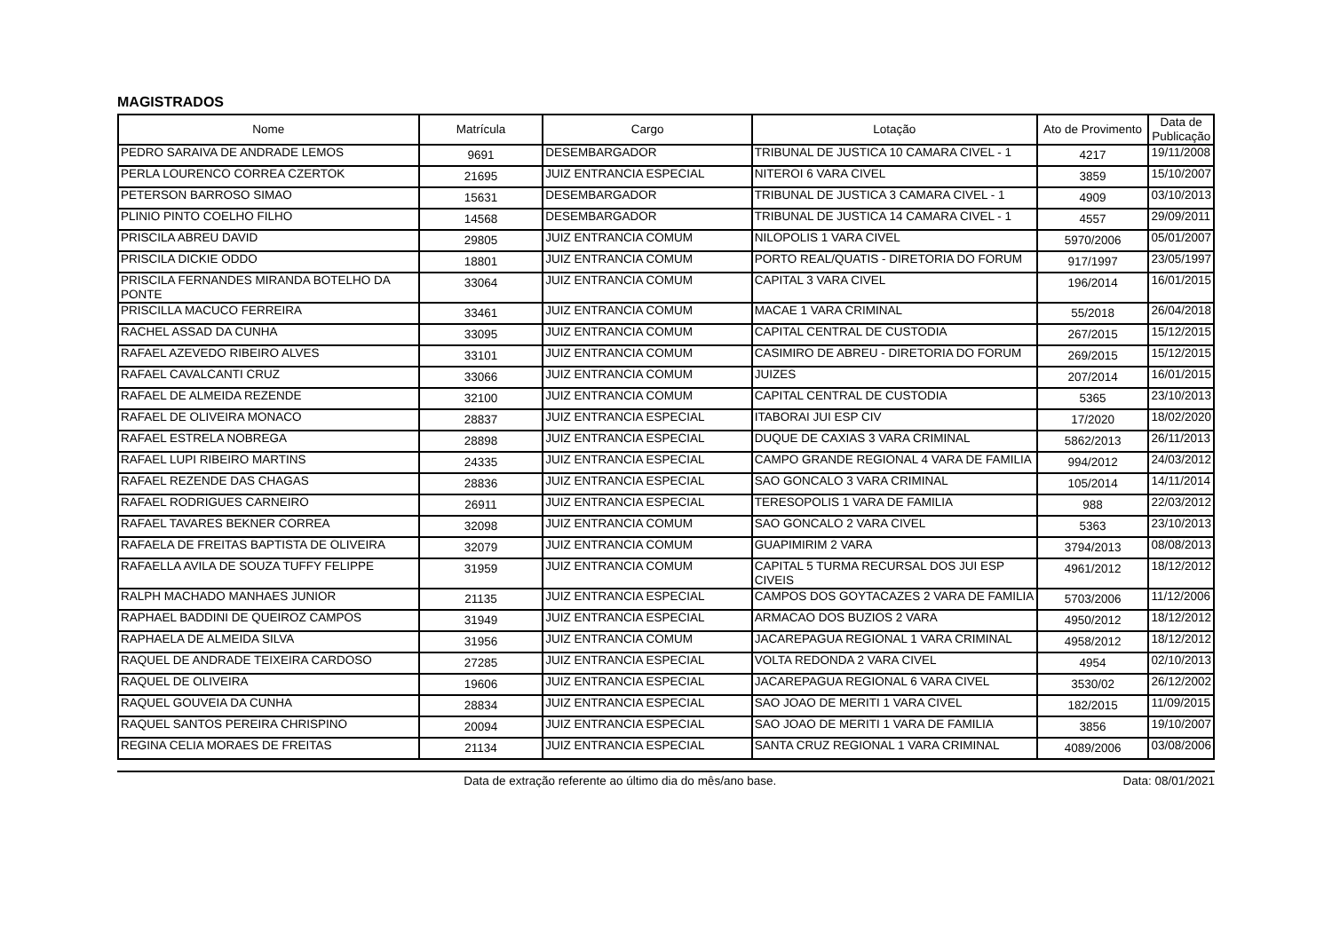MAGISTRADOS
| Nome | Matrícula | Cargo | Lotação | Ato de Provimento | Data de Publicação |
| --- | --- | --- | --- | --- | --- |
| PEDRO SARAIVA DE ANDRADE LEMOS | 9691 | DESEMBARGADOR | TRIBUNAL DE JUSTICA 10 CAMARA CIVEL - 1 | 4217 | 19/11/2008 |
| PERLA LOURENCO CORREA CZERTOK | 21695 | JUIZ ENTRANCIA ESPECIAL | NITEROI 6 VARA CIVEL | 3859 | 15/10/2007 |
| PETERSON BARROSO SIMAO | 15631 | DESEMBARGADOR | TRIBUNAL DE JUSTICA 3 CAMARA CIVEL - 1 | 4909 | 03/10/2013 |
| PLINIO PINTO COELHO FILHO | 14568 | DESEMBARGADOR | TRIBUNAL DE JUSTICA 14 CAMARA CIVEL - 1 | 4557 | 29/09/2011 |
| PRISCILA ABREU DAVID | 29805 | JUIZ ENTRANCIA COMUM | NILOPOLIS 1 VARA CIVEL | 5970/2006 | 05/01/2007 |
| PRISCILA DICKIE ODDO | 18801 | JUIZ ENTRANCIA COMUM | PORTO REAL/QUATIS - DIRETORIA DO FORUM | 917/1997 | 23/05/1997 |
| PRISCILA FERNANDES MIRANDA BOTELHO DA PONTE | 33064 | JUIZ ENTRANCIA COMUM | CAPITAL 3 VARA CIVEL | 196/2014 | 16/01/2015 |
| PRISCILLA MACUCO FERREIRA | 33461 | JUIZ ENTRANCIA COMUM | MACAE 1 VARA CRIMINAL | 55/2018 | 26/04/2018 |
| RACHEL ASSAD DA CUNHA | 33095 | JUIZ ENTRANCIA COMUM | CAPITAL CENTRAL DE CUSTODIA | 267/2015 | 15/12/2015 |
| RAFAEL AZEVEDO RIBEIRO ALVES | 33101 | JUIZ ENTRANCIA COMUM | CASIMIRO DE ABREU - DIRETORIA DO FORUM | 269/2015 | 15/12/2015 |
| RAFAEL CAVALCANTI CRUZ | 33066 | JUIZ ENTRANCIA COMUM | JUIZES | 207/2014 | 16/01/2015 |
| RAFAEL DE ALMEIDA REZENDE | 32100 | JUIZ ENTRANCIA COMUM | CAPITAL CENTRAL DE CUSTODIA | 5365 | 23/10/2013 |
| RAFAEL DE OLIVEIRA MONACO | 28837 | JUIZ ENTRANCIA ESPECIAL | ITABORAI JUI ESP CIV | 17/2020 | 18/02/2020 |
| RAFAEL ESTRELA NOBREGA | 28898 | JUIZ ENTRANCIA ESPECIAL | DUQUE DE CAXIAS 3 VARA CRIMINAL | 5862/2013 | 26/11/2013 |
| RAFAEL LUPI RIBEIRO MARTINS | 24335 | JUIZ ENTRANCIA ESPECIAL | CAMPO GRANDE REGIONAL 4 VARA DE FAMILIA | 994/2012 | 24/03/2012 |
| RAFAEL REZENDE DAS CHAGAS | 28836 | JUIZ ENTRANCIA ESPECIAL | SAO GONCALO 3 VARA CRIMINAL | 105/2014 | 14/11/2014 |
| RAFAEL RODRIGUES CARNEIRO | 26911 | JUIZ ENTRANCIA ESPECIAL | TERESOPOLIS 1 VARA DE FAMILIA | 988 | 22/03/2012 |
| RAFAEL TAVARES BEKNER CORREA | 32098 | JUIZ ENTRANCIA COMUM | SAO GONCALO 2 VARA CIVEL | 5363 | 23/10/2013 |
| RAFAELA DE FREITAS BAPTISTA DE OLIVEIRA | 32079 | JUIZ ENTRANCIA COMUM | GUAPIMIRIM 2 VARA | 3794/2013 | 08/08/2013 |
| RAFAELLA AVILA DE SOUZA TUFFY FELIPPE | 31959 | JUIZ ENTRANCIA COMUM | CAPITAL 5 TURMA RECURSAL DOS JUI ESP CIVEIS | 4961/2012 | 18/12/2012 |
| RALPH MACHADO MANHAES JUNIOR | 21135 | JUIZ ENTRANCIA ESPECIAL | CAMPOS DOS GOYTACAZES 2 VARA DE FAMILIA | 5703/2006 | 11/12/2006 |
| RAPHAEL BADDINI DE QUEIROZ CAMPOS | 31949 | JUIZ ENTRANCIA ESPECIAL | ARMACAO DOS BUZIOS 2 VARA | 4950/2012 | 18/12/2012 |
| RAPHAELA DE ALMEIDA SILVA | 31956 | JUIZ ENTRANCIA COMUM | JACAREPAGUA REGIONAL 1 VARA CRIMINAL | 4958/2012 | 18/12/2012 |
| RAQUEL DE ANDRADE TEIXEIRA CARDOSO | 27285 | JUIZ ENTRANCIA ESPECIAL | VOLTA REDONDA 2 VARA CIVEL | 4954 | 02/10/2013 |
| RAQUEL DE OLIVEIRA | 19606 | JUIZ ENTRANCIA ESPECIAL | JACAREPAGUA REGIONAL 6 VARA CIVEL | 3530/02 | 26/12/2002 |
| RAQUEL GOUVEIA DA CUNHA | 28834 | JUIZ ENTRANCIA ESPECIAL | SAO JOAO DE MERITI 1 VARA CIVEL | 182/2015 | 11/09/2015 |
| RAQUEL SANTOS PEREIRA CHRISPINO | 20094 | JUIZ ENTRANCIA ESPECIAL | SAO JOAO DE MERITI 1 VARA DE FAMILIA | 3856 | 19/10/2007 |
| REGINA CELIA MORAES DE FREITAS | 21134 | JUIZ ENTRANCIA ESPECIAL | SANTA CRUZ REGIONAL 1 VARA CRIMINAL | 4089/2006 | 03/08/2006 |
Data de extração referente ao último dia do mês/ano base. Data: 08/01/2021